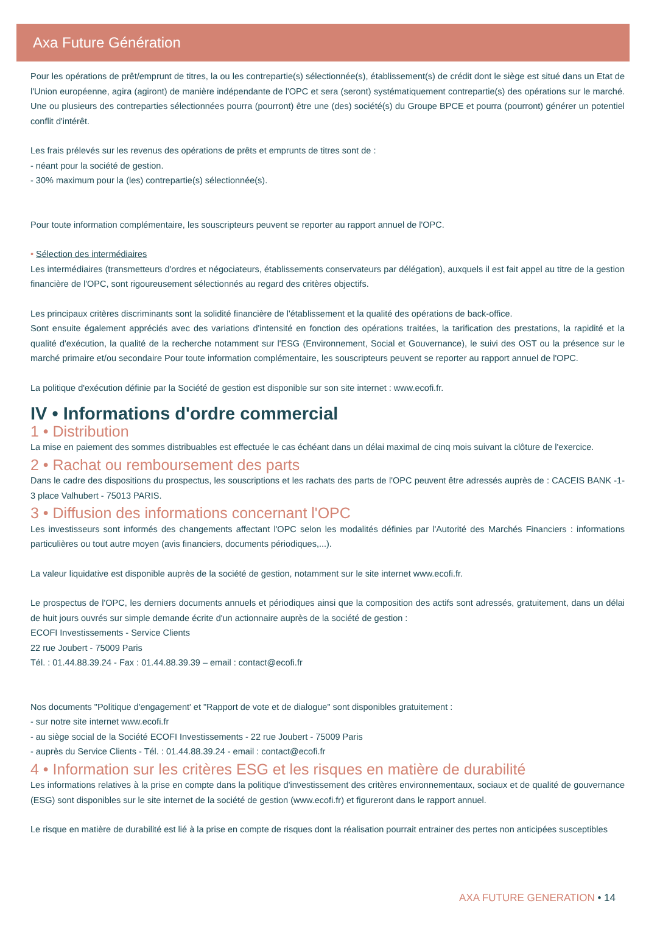Axa Future Génération
Pour les opérations de prêt/emprunt de titres, la ou les contrepartie(s) sélectionnée(s), établissement(s) de crédit dont le siège est situé dans un Etat de l'Union européenne, agira (agiront) de manière indépendante de l'OPC et sera (seront) systématiquement contrepartie(s) des opérations sur le marché. Une ou plusieurs des contreparties sélectionnées pourra (pourront) être une (des) société(s) du Groupe BPCE et pourra (pourront) générer un potentiel conflit d'intérêt.
Les frais prélevés sur les revenus des opérations de prêts et emprunts de titres sont de :
- néant pour la société de gestion.
- 30% maximum pour la (les) contrepartie(s) sélectionnée(s).
Pour toute information complémentaire, les souscripteurs peuvent se reporter au rapport annuel de l'OPC.
• Sélection des intermédiaires
Les intermédiaires (transmetteurs d'ordres et négociateurs, établissements conservateurs par délégation), auxquels il est fait appel au titre de la gestion financière de l'OPC, sont rigoureusement sélectionnés au regard des critères objectifs.
Les principaux critères discriminants sont la solidité financière de l'établissement et la qualité des opérations de back-office.
Sont ensuite également appréciés avec des variations d'intensité en fonction des opérations traitées, la tarification des prestations, la rapidité et la qualité d'exécution, la qualité de la recherche notamment sur l'ESG (Environnement, Social et Gouvernance), le suivi des OST ou la présence sur le marché primaire et/ou secondaire Pour toute information complémentaire, les souscripteurs peuvent se reporter au rapport annuel de l'OPC.
La politique d'exécution définie par la Société de gestion est disponible sur son site internet : www.ecofi.fr.
IV • Informations d'ordre commercial
1 • Distribution
La mise en paiement des sommes distribuables est effectuée le cas échéant dans un délai maximal de cinq mois suivant la clôture de l'exercice.
2 • Rachat ou remboursement des parts
Dans le cadre des dispositions du prospectus, les souscriptions et les rachats des parts de l'OPC peuvent être adressés auprès de : CACEIS BANK -1-3 place Valhubert - 75013 PARIS.
3 • Diffusion des informations concernant l'OPC
Les investisseurs sont informés des changements affectant l'OPC selon les modalités définies par l'Autorité des Marchés Financiers : informations particulières ou tout autre moyen (avis financiers, documents périodiques,...).
La valeur liquidative est disponible auprès de la société de gestion, notamment sur le site internet www.ecofi.fr.
Le prospectus de l'OPC, les derniers documents annuels et périodiques ainsi que la composition des actifs sont adressés, gratuitement, dans un délai de huit jours ouvrés sur simple demande écrite d'un actionnaire auprès de la société de gestion :
ECOFI Investissements - Service Clients
22 rue Joubert - 75009 Paris
Tél. : 01.44.88.39.24 - Fax : 01.44.88.39.39 – email : contact@ecofi.fr
Nos documents "Politique d'engagement' et "Rapport de vote et de dialogue" sont disponibles gratuitement :
- sur notre site internet www.ecofi.fr
- au siège social de la Société ECOFI Investissements - 22 rue Joubert - 75009 Paris
- auprès du Service Clients - Tél. : 01.44.88.39.24 - email : contact@ecofi.fr
4 • Information sur les critères ESG et les risques en matière de durabilité
Les informations relatives à la prise en compte dans la politique d'investissement des critères environnementaux, sociaux et de qualité de gouvernance (ESG) sont disponibles sur le site internet de la société de gestion (www.ecofi.fr) et figureront dans le rapport annuel.
Le risque en matière de durabilité est lié à la prise en compte de risques dont la réalisation pourrait entrainer des pertes non anticipées susceptibles
AXA FUTURE GENERATION • 14